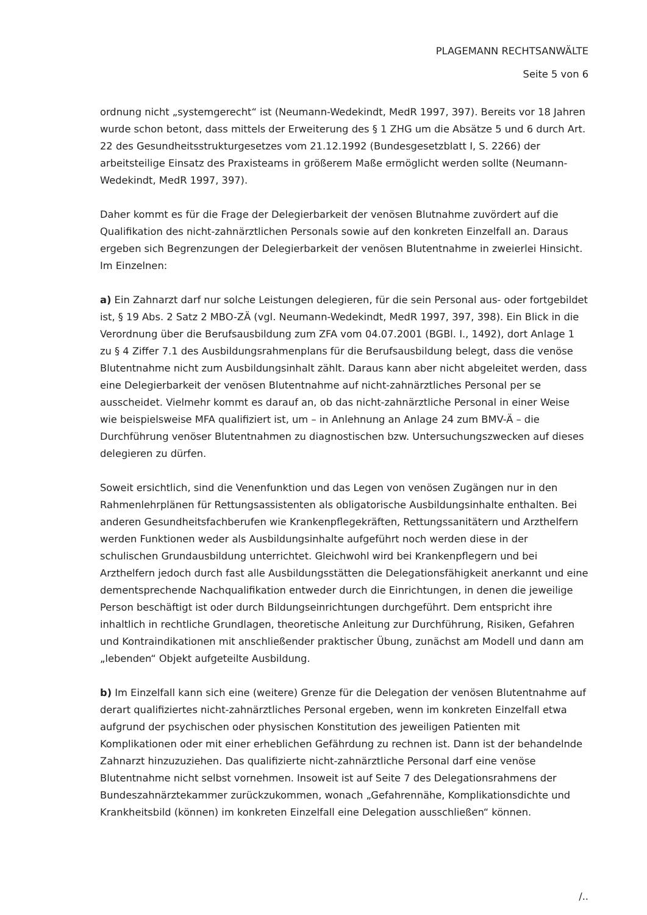PLAGEMANN RECHTSANWÄLTE
Seite 5 von 6
ordnung nicht „systemgerecht“ ist (Neumann-Wedekindt, MedR 1997, 397). Bereits vor 18 Jahren wurde schon betont, dass mittels der Erweiterung des § 1 ZHG um die Absätze 5 und 6 durch Art. 22 des Gesundheitsstrukturgesetzes vom 21.12.1992 (Bundesgesetzblatt I, S. 2266) der arbeitsteilige Einsatz des Praxisteams in größerem Maße ermöglicht werden sollte (Neumann-Wedekindt, MedR 1997, 397).
Daher kommt es für die Frage der Delegierbarkeit der venösen Blutnahme zuvördert auf die Qualifikation des nicht-zahnärztlichen Personals sowie auf den konkreten Einzelfall an. Daraus ergeben sich Begrenzungen der Delegierbarkeit der venösen Blutentnahme in zweierlei Hinsicht. Im Einzelnen:
a) Ein Zahnarzt darf nur solche Leistungen delegieren, für die sein Personal aus- oder fortgebildet ist, § 19 Abs. 2 Satz 2 MBO-ZÄ (vgl. Neumann-Wedekindt, MedR 1997, 397, 398). Ein Blick in die Verordnung über die Berufsausbildung zum ZFA vom 04.07.2001 (BGBl. I., 1492), dort Anlage 1 zu § 4 Ziffer 7.1 des Ausbildungsrahmenplans für die Berufsausbildung belegt, dass die venöse Blutentnahme nicht zum Ausbildungsinhalt zählt. Daraus kann aber nicht abgeleitet werden, dass eine Delegierbarkeit der venösen Blutentnahme auf nicht-zahnärztliches Personal per se ausscheidet. Vielmehr kommt es darauf an, ob das nicht-zahnärztliche Personal in einer Weise wie beispielsweise MFA qualifiziert ist, um – in Anlehnung an Anlage 24 zum BMV-Ä – die Durchführung venöser Blutentnahmen zu diagnostischen bzw. Untersuchungszwecken auf dieses delegieren zu dürfen.
Soweit ersichtlich, sind die Venenfunktion und das Legen von venösen Zugängen nur in den Rahmenlehrplänen für Rettungsassistenten als obligatorische Ausbildungsinhalte enthalten. Bei anderen Gesundheitsfachberufen wie Krankenpflegekräften, Rettungssanitätern und Arzthelfern werden Funktionen weder als Ausbildungsinhalte aufgeführt noch werden diese in der schulischen Grundausbildung unterrichtet. Gleichwohl wird bei Krankenpflegern und bei Arzthelfern jedoch durch fast alle Ausbildungsstätten die Delegationsfähigkeit anerkannt und eine dementsprechende Nachqualifikation entweder durch die Einrichtungen, in denen die jeweilige Person beschäftigt ist oder durch Bildungseinrichtungen durchgeführt. Dem entspricht ihre inhaltlich in rechtliche Grundlagen, theoretische Anleitung zur Durchführung, Risiken, Gefahren und Kontraindikationen mit anschließender praktischer Übung, zunächst am Modell und dann am „lebenden“ Objekt aufgeteilte Ausbildung.
b) Im Einzelfall kann sich eine (weitere) Grenze für die Delegation der venösen Blutentnahme auf derart qualifiziertes nicht-zahnärztliches Personal ergeben, wenn im konkreten Einzelfall etwa aufgrund der psychischen oder physischen Konstitution des jeweiligen Patienten mit Komplikationen oder mit einer erheblichen Gefährdung zu rechnen ist. Dann ist der behandelnde Zahnarzt hinzuzuziehen. Das qualifizierte nicht-zahnärztliche Personal darf eine venöse Blutentnahme nicht selbst vornehmen. Insoweit ist auf Seite 7 des Delegationsrahmens der Bundeszahnärztekammer zurückzukommen, wonach „Gefahrennähe, Komplikationsdichte und Krankheitsbild (können) im konkreten Einzelfall eine Delegation ausschließen“ können.
/..